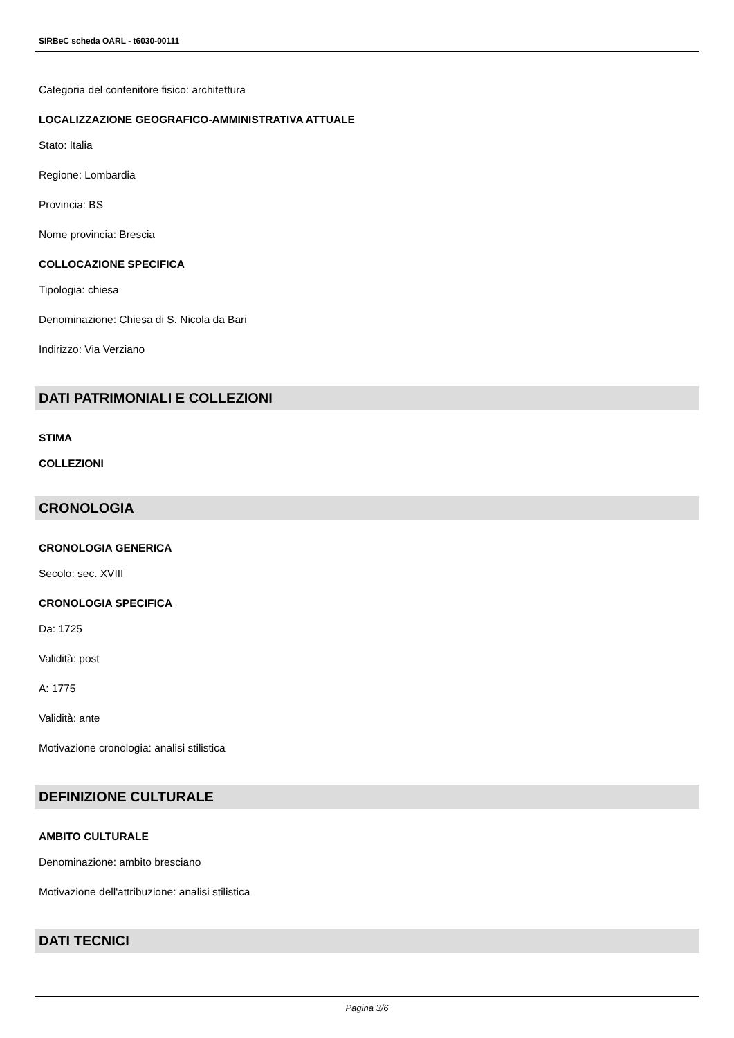SIRBeC scheda OARL - t6030-00111
Categoria del contenitore fisico: architettura
LOCALIZZAZIONE GEOGRAFICO-AMMINISTRATIVA ATTUALE
Stato: Italia
Regione: Lombardia
Provincia: BS
Nome provincia: Brescia
COLLOCAZIONE SPECIFICA
Tipologia: chiesa
Denominazione: Chiesa di S. Nicola da Bari
Indirizzo: Via Verziano
DATI PATRIMONIALI E COLLEZIONI
STIMA
COLLEZIONI
CRONOLOGIA
CRONOLOGIA GENERICA
Secolo: sec. XVIII
CRONOLOGIA SPECIFICA
Da: 1725
Validità: post
A: 1775
Validità: ante
Motivazione cronologia: analisi stilistica
DEFINIZIONE CULTURALE
AMBITO CULTURALE
Denominazione: ambito bresciano
Motivazione dell'attribuzione: analisi stilistica
DATI TECNICI
Pagina 3/6